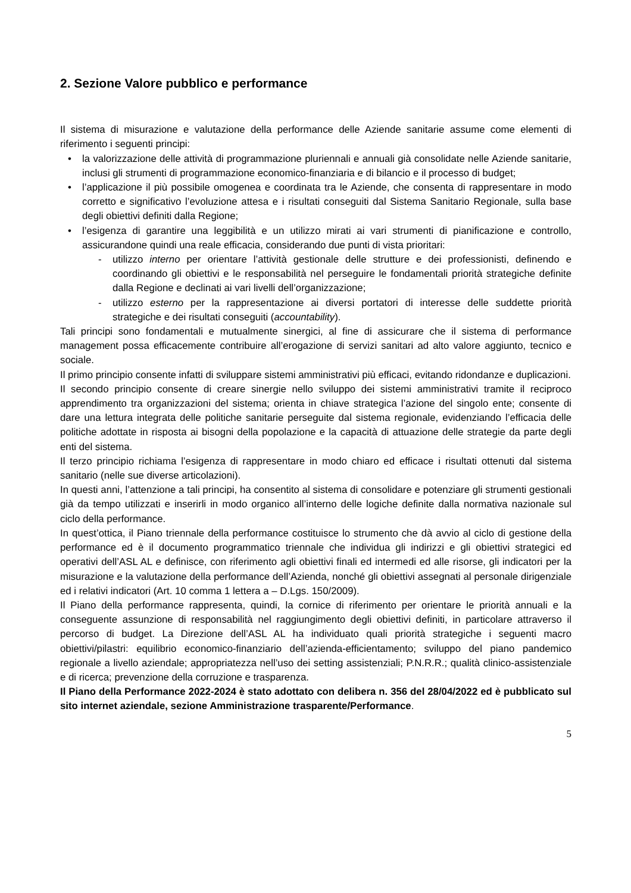2. Sezione Valore pubblico e performance
Il sistema di misurazione e valutazione della performance delle Aziende sanitarie assume come elementi di riferimento i seguenti principi:
• la valorizzazione delle attività di programmazione pluriennali e annuali già consolidate nelle Aziende sanitarie, inclusi gli strumenti di programmazione economico-finanziaria e di bilancio e il processo di budget;
• l’applicazione il più possibile omogenea e coordinata tra le Aziende, che consenta di rappresentare in modo corretto e significativo l’evoluzione attesa e i risultati conseguiti dal Sistema Sanitario Regionale, sulla base degli obiettivi definiti dalla Regione;
• l’esigenza di garantire una leggibilità e un utilizzo mirati ai vari strumenti di pianificazione e controllo, assicurandone quindi una reale efficacia, considerando due punti di vista prioritari:
- utilizzo interno per orientare l’attività gestionale delle strutture e dei professionisti, definendo e coordinando gli obiettivi e le responsabilità nel perseguire le fondamentali priorità strategiche definite dalla Regione e declinati ai vari livelli dell’organizzazione;
- utilizzo esterno per la rappresentazione ai diversi portatori di interesse delle suddette priorità strategiche e dei risultati conseguiti (accountability).
Tali principi sono fondamentali e mutualmente sinergici, al fine di assicurare che il sistema di performance management possa efficacemente contribuire all’erogazione di servizi sanitari ad alto valore aggiunto, tecnico e sociale.
Il primo principio consente infatti di sviluppare sistemi amministrativi più efficaci, evitando ridondanze e duplicazioni.
Il secondo principio consente di creare sinergie nello sviluppo dei sistemi amministrativi tramite il reciproco apprendimento tra organizzazioni del sistema; orienta in chiave strategica l’azione del singolo ente; consente di dare una lettura integrata delle politiche sanitarie perseguite dal sistema regionale, evidenziando l’efficacia delle politiche adottate in risposta ai bisogni della popolazione e la capacità di attuazione delle strategie da parte degli enti del sistema.
Il terzo principio richiama l’esigenza di rappresentare in modo chiaro ed efficace i risultati ottenuti dal sistema sanitario (nelle sue diverse articolazioni).
In questi anni, l’attenzione a tali principi, ha consentito al sistema di consolidare e potenziare gli strumenti gestionali già da tempo utilizzati e inserirli in modo organico all’interno delle logiche definite dalla normativa nazionale sul ciclo della performance.
In quest’ottica, il Piano triennale della performance costituisce lo strumento che dà avvio al ciclo di gestione della performance ed è il documento programmatico triennale che individua gli indirizzi e gli obiettivi strategici ed operativi dell’ASL AL e definisce, con riferimento agli obiettivi finali ed intermedi ed alle risorse, gli indicatori per la misurazione e la valutazione della performance dell’Azienda, nonché gli obiettivi assegnati al personale dirigenziale ed i relativi indicatori (Art. 10 comma 1 lettera a – D.Lgs. 150/2009).
Il Piano della performance rappresenta, quindi, la cornice di riferimento per orientare le priorità annuali e la conseguente assunzione di responsabilità nel raggiungimento degli obiettivi definiti, in particolare attraverso il percorso di budget. La Direzione dell’ASL AL ha individuato quali priorità strategiche i seguenti macro obiettivi/pilastri: equilibrio economico-finanziario dell’azienda-efficientamento; sviluppo del piano pandemico regionale a livello aziendale; appropriatezza nell’uso dei setting assistenziali; P.N.R.R.; qualità clinico-assistenziale e di ricerca; prevenzione della corruzione e trasparenza.
Il Piano della Performance 2022-2024 è stato adottato con delibera n. 356 del 28/04/2022 ed è pubblicato sul sito internet aziendale, sezione Amministrazione trasparente/Performance.
5